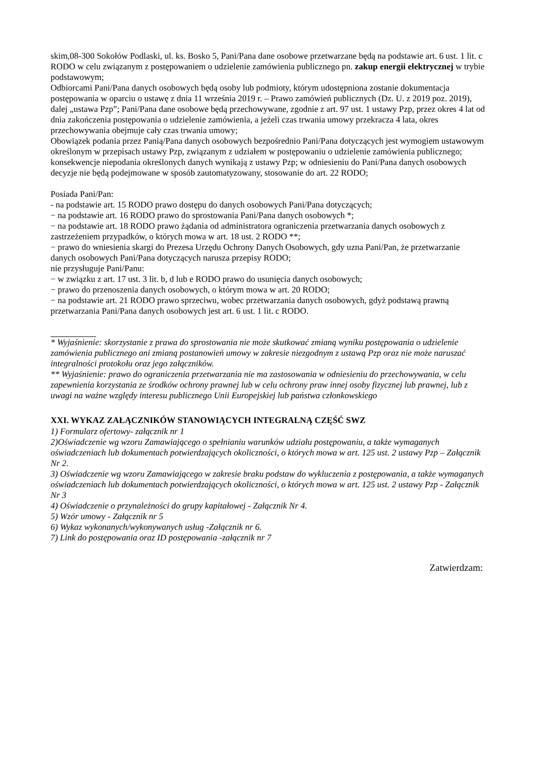skim,08-300 Sokołów Podlaski, ul. ks. Bosko 5, Pani/Pana dane osobowe przetwarzane będą na podstawie art. 6 ust. 1 lit. c RODO w celu związanym z postępowaniem o udzielenie zamówienia publicznego pn. zakup energii elektrycznej w trybie podstawowym;
Odbiorcami Pani/Pana danych osobowych będą osoby lub podmioty, którym udostępniona zostanie dokumentacja postępowania w oparciu o ustawę z dnia 11 września 2019 r. – Prawo zamówień publicznych (Dz. U. z 2019 poz. 2019), dalej „ustawa Pzp”; Pani/Pana dane osobowe będą przechowywane, zgodnie z art. 97 ust. 1 ustawy Pzp, przez okres 4 lat od dnia zakończenia postępowania o udzielenie zamówienia, a jeżeli czas trwania umowy przekracza 4 lata, okres przechowywania obejmuje cały czas trwania umowy;
Obowiązek podania przez Panią/Pana danych osobowych bezpośrednio Pani/Pana dotyczących jest wymogiem ustawowym określonym w przepisach ustawy Pzp, związanym z udziałem w postępowaniu o udzielenie zamówienia publicznego; konsekwencje niepodania określonych danych wynikają z ustawy Pzp; w odniesieniu do Pani/Pana danych osobowych decyzje nie będą podejmowane w sposób zautomatyzowany, stosowanie do art. 22 RODO;
Posiada Pani/Pan:
- na podstawie art. 15 RODO prawo dostępu do danych osobowych Pani/Pana dotyczących;
− na podstawie art. 16 RODO prawo do sprostowania Pani/Pana danych osobowych *;
− na podstawie art. 18 RODO prawo żądania od administratora ograniczenia przetwarzania danych osobowych z zastrzeżeniem przypadków, o których mowa w art. 18 ust. 2 RODO **;
− prawo do wniesienia skargi do Prezesa Urzędu Ochrony Danych Osobowych, gdy uzna Pani/Pan, że przetwarzanie danych osobowych Pani/Pana dotyczących narusza przepisy RODO;
nie przysługuje Pani/Panu:
− w związku z art. 17 ust. 3 lit. b, d lub e RODO prawo do usunięcia danych osobowych;
− prawo do przenoszenia danych osobowych, o którym mowa w art. 20 RODO;
− na podstawie art. 21 RODO prawo sprzeciwu, wobec przetwarzania danych osobowych, gdyż podstawą prawną przetwarzania Pani/Pana danych osobowych jest art. 6 ust. 1 lit. c RODO.
* Wyjaśnienie: skorzystanie z prawa do sprostowania nie może skutkować zmianą wyniku postępowania o udzielenie zamówienia publicznego ani zmianą postanowień umowy w zakresie niezgodnym z ustawą Pzp oraz nie może naruszać integralności protokołu oraz jego załączników.
** Wyjaśnienie: prawo do ograniczenia przetwarzania nie ma zastosowania w odniesieniu do przechowywania, w celu zapewnienia korzystania ze środków ochrony prawnej lub w celu ochrony praw innej osoby fizycznej lub prawnej, lub z uwagi na ważne względy interesu publicznego Unii Europejskiej lub państwa członkowskiego
XXI. WYKAZ ZAŁĄCZNIKÓW STANOWIĄCYCH INTEGRALNĄ CZĘŚĆ SWZ
1) Formularz ofertowy- załącznik nr 1
2)Oświadczenie wg wzoru Zamawiającego o spełnianiu warunków udziału postępowaniu, a także wymaganych oświadczeniach lub dokumentach potwierdzających okoliczności, o których mowa w art. 125 ust. 2 ustawy Pzp – Załącznik Nr 2.
3) Oświadczenie wg wzoru Zamawiającego w zakresie braku podstaw do wykluczenia z postępowania, a także wymaganych oświadczeniach lub dokumentach potwierdzających okoliczności, o których mowa w art. 125 ust. 2 ustawy Pzp - Załącznik Nr 3
4) Oświadczenie o przynależności do grupy kapitałowej - Załącznik Nr 4.
5) Wzór umowy - Załącznik nr 5
6) Wykaz wykonanych/wykonywanych usług -Załącznik nr 6.
7) Link do postępowania oraz ID postępowania -załącznik nr 7
Zatwierdzam: